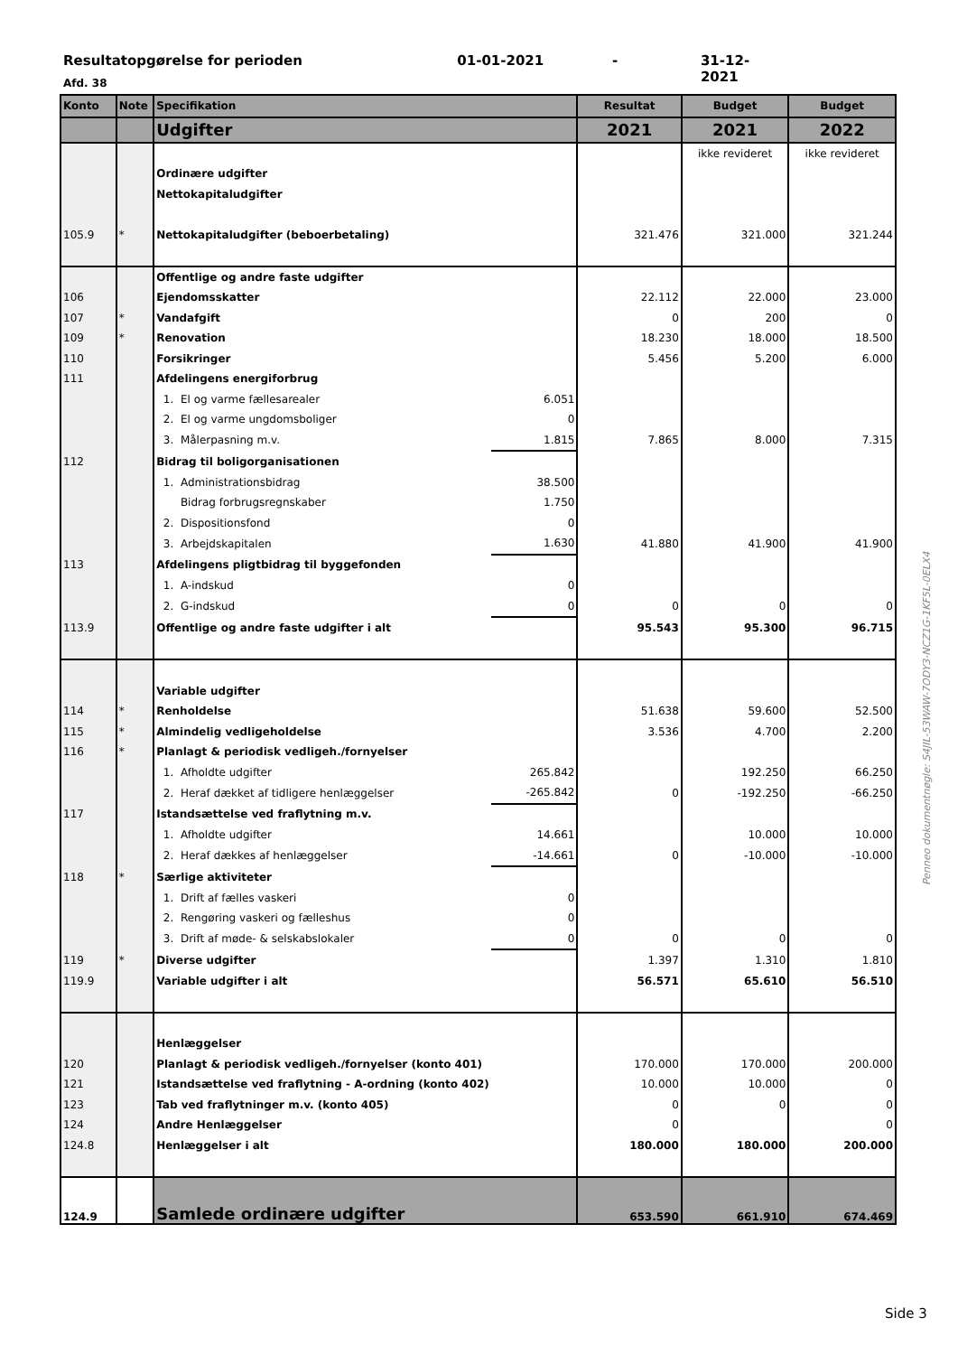Resultatopgørelse for perioden 01-01-2021 - 31-12-2021
Afd. 38
| Konto | Note | Specifikation | | Resultat | Budget | Budget |
| --- | --- | --- | --- | --- | --- | --- |
| | | Udgifter | | 2021 | 2021 | 2022 |
| | | | | | ikke revideret | ikke revideret |
| | | Ordinære udgifter | | | | |
| | | Nettokapitaludgifter | | | | |
| 105.9 | * | Nettokapitaludgifter (beboerbetaling) | | 321.476 | 321.000 | 321.244 |
| | | Offentlige og andre faste udgifter | | | | |
| 106 | | Ejendomsskatter | | 22.112 | 22.000 | 23.000 |
| 107 | * | Vandafgift | | 0 | 200 | 0 |
| 109 | * | Renovation | | 18.230 | 18.000 | 18.500 |
| 110 | | Forsikringer | | 5.456 | 5.200 | 6.000 |
| 111 | | Afdelingens energiforbrug | | | | |
| | | 1. El og varme fællesarealer | 6.051 | | | |
| | | 2. El og varme ungdomsboliger | 0 | | | |
| | | 3. Målerpasning m.v. | 1.815 | 7.865 | 8.000 | 7.315 |
| 112 | | Bidrag til boligorganisationen | | | | |
| | | 1. Administrationsbidrag | 38.500 | | | |
| | | Bidrag forbrugsregnskaber | 1.750 | | | |
| | | 2. Dispositionsfond | 0 | | | |
| | | 3. Arbejdskapitalen | 1.630 | 41.880 | 41.900 | 41.900 |
| 113 | | Afdelingens pligtbidrag til byggefonden | | | | |
| | | 1. A-indskud | 0 | | | |
| | | 2. G-indskud | 0 | 0 | 0 | 0 |
| 113.9 | | Offentlige og andre faste udgifter i alt | | 95.543 | 95.300 | 96.715 |
| | | Variable udgifter | | | | |
| 114 | * | Renholdelse | | 51.638 | 59.600 | 52.500 |
| 115 | * | Almindelig vedligeholdelse | | 3.536 | 4.700 | 2.200 |
| 116 | * | Planlagt & periodisk vedligeh./fornyelser | | | | |
| | | 1. Afholdte udgifter | 265.842 | | 192.250 | 66.250 |
| | | 2. Heraf dækket af tidligere henlæggelser | -265.842 | 0 | -192.250 | -66.250 |
| 117 | | Istandsættelse ved fraflytning m.v. | | | | |
| | | 1. Afholdte udgifter | 14.661 | | 10.000 | 10.000 |
| | | 2. Heraf dækkes af henlæggelser | -14.661 | 0 | -10.000 | -10.000 |
| 118 | * | Særlige aktiviteter | | | | |
| | | 1. Drift af fælles vaskeri | 0 | | | |
| | | 2. Rengøring vaskeri og fælleshus | 0 | | | |
| | | 3. Drift af møde- & selskabslokaler | 0 | 0 | 0 | 0 |
| 119 | * | Diverse udgifter | | 1.397 | 1.310 | 1.810 |
| 119.9 | | Variable udgifter i alt | | 56.571 | 65.610 | 56.510 |
| | | Henlæggelser | | | | |
| 120 | | Planlagt & periodisk vedligeh./fornyelser (konto 401) | | 170.000 | 170.000 | 200.000 |
| 121 | | Istandsættelse ved fraflytning - A-ordning (konto 402) | | 10.000 | 10.000 | 0 |
| 123 | | Tab ved fraflytninger m.v. (konto 405) | | 0 | 0 | 0 |
| 124 | | Andre Henlæggelser | | 0 | | 0 |
| 124.8 | | Henlæggelser i alt | | 180.000 | 180.000 | 200.000 |
| 124.9 | | Samlede ordinære udgifter | | 653.590 | 661.910 | 674.469 |
Penneo dokumentnøgle: S4JIL-53WAW-7ODY3-NCZ1G-1KF5L-0ELX4
Side 3